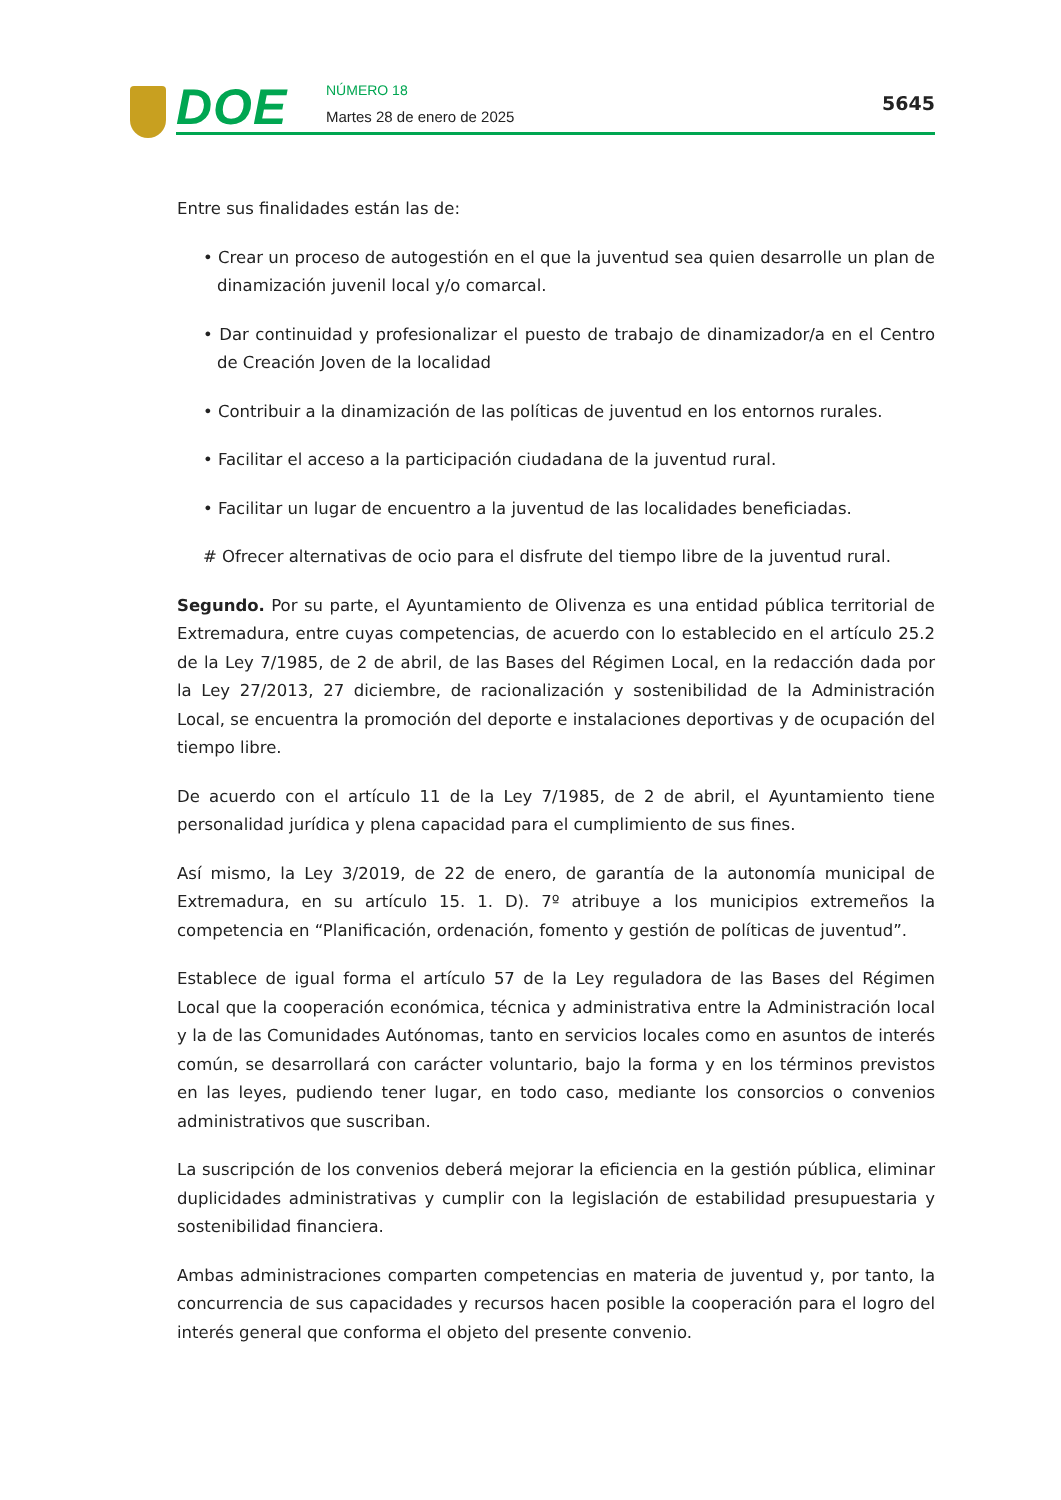DOE NÚMERO 18
Martes 28 de enero de 2025
5645
Entre sus finalidades están las de:
• Crear un proceso de autogestión en el que la juventud sea quien desarrolle un plan de dinamización juvenil local y/o comarcal.
• Dar continuidad y profesionalizar el puesto de trabajo de dinamizador/a en el Centro de Creación Joven de la localidad
• Contribuir a la dinamización de las políticas de juventud en los entornos rurales.
• Facilitar el acceso a la participación ciudadana de la juventud rural.
• Facilitar un lugar de encuentro a la juventud de las localidades beneficiadas.
# Ofrecer alternativas de ocio para el disfrute del tiempo libre de la juventud rural.
Segundo. Por su parte, el Ayuntamiento de Olivenza es una entidad pública territorial de Extremadura, entre cuyas competencias, de acuerdo con lo establecido en el artículo 25.2 de la Ley 7/1985, de 2 de abril, de las Bases del Régimen Local, en la redacción dada por la Ley 27/2013, 27 diciembre, de racionalización y sostenibilidad de la Administración Local, se encuentra la promoción del deporte e instalaciones deportivas y de ocupación del tiempo libre.
De acuerdo con el artículo 11 de la Ley 7/1985, de 2 de abril, el Ayuntamiento tiene personalidad jurídica y plena capacidad para el cumplimiento de sus fines.
Así mismo, la Ley 3/2019, de 22 de enero, de garantía de la autonomía municipal de Extremadura, en su artículo 15. 1. D). 7º atribuye a los municipios extremeños la competencia en “Planificación, ordenación, fomento y gestión de políticas de juventud”.
Establece de igual forma el artículo 57 de la Ley reguladora de las Bases del Régimen Local que la cooperación económica, técnica y administrativa entre la Administración local y la de las Comunidades Autónomas, tanto en servicios locales como en asuntos de interés común, se desarrollará con carácter voluntario, bajo la forma y en los términos previstos en las leyes, pudiendo tener lugar, en todo caso, mediante los consorcios o convenios administrativos que suscriban.
La suscripción de los convenios deberá mejorar la eficiencia en la gestión pública, eliminar duplicidades administrativas y cumplir con la legislación de estabilidad presupuestaria y sostenibilidad financiera.
Ambas administraciones comparten competencias en materia de juventud y, por tanto, la concurrencia de sus capacidades y recursos hacen posible la cooperación para el logro del interés general que conforma el objeto del presente convenio.